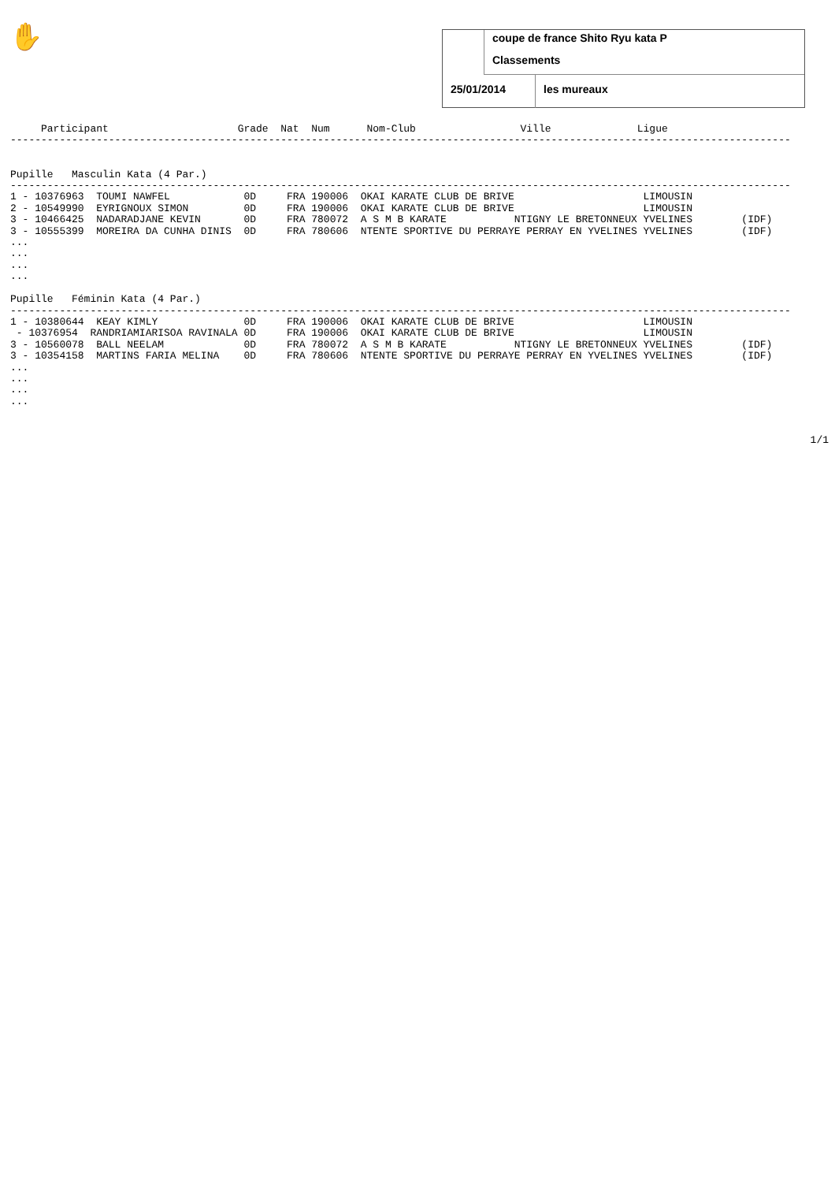✋
coupe de france Shito Ryu kata P
Classements
25/01/2014 les mureaux
     Participant                     Grade  Nat  Num      Nom-Club                 Ville              Ligue
-------------------------------------------------------------------------------------------------------------------------------


Pupille   Masculin Kata (4 Par.)
-------------------------------------------------------------------------------------------------------------------------------
1 - 10376963  TOUMI NAWFEL            0D     FRA 190006  OKAI KARATE CLUB DE BRIVE                     LIMOUSIN
2 - 10549990  EYRIGNOUX SIMON         0D     FRA 190006  OKAI KARATE CLUB DE BRIVE                     LIMOUSIN
3 - 10466425  NADARADJANE KEVIN       0D     FRA 780072  A S M B KARATE           NTIGNY LE BRETONNEUX YVELINES        (IDF)
3 - 10555399  MOREIRA DA CUNHA DINIS  0D     FRA 780606  NTENTE SPORTIVE DU PERRAYE PERRAY EN YVELINES YVELINES        (IDF)
...
...
...
...

Pupille   Féminin Kata (4 Par.)
-------------------------------------------------------------------------------------------------------------------------------
1 - 10380644  KEAY KIMLY              0D     FRA 190006  OKAI KARATE CLUB DE BRIVE                     LIMOUSIN
 - 10376954  RANDRIAMIARISOA RAVINALA 0D     FRA 190006  OKAI KARATE CLUB DE BRIVE                     LIMOUSIN
3 - 10560078  BALL NEELAM             0D     FRA 780072  A S M B KARATE           NTIGNY LE BRETONNEUX YVELINES        (IDF)
3 - 10354158  MARTINS FARIA MELINA    0D     FRA 780606  NTENTE SPORTIVE DU PERRAYE PERRAY EN YVELINES YVELINES        (IDF)
...
...
...
...
1/1